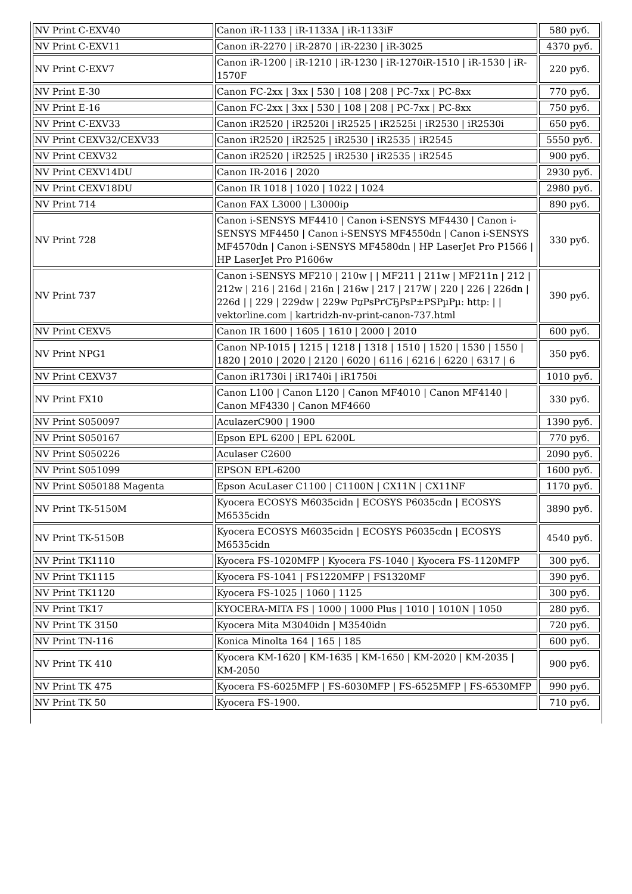| NV Print C-EXV40 | Canon iR-1133 / iR-1133A / iR-1133iF | 580 руб. |
| NV Print C-EXV11 | Canon iR-2270 / iR-2870 / iR-2230 / iR-3025 | 4370 руб. |
| NV Print C-EXV7 | Canon iR-1200 / iR-1210 / iR-1230 / iR-1270iR-1510 / iR-1530 / iR-1570F | 220 руб. |
| NV Print E-30 | Canon FC-2xx / 3xx / 530 / 108 / 208 / PC-7xx / PC-8xx | 770 руб. |
| NV Print E-16 | Canon FC-2xx / 3xx / 530 / 108 / 208 / PC-7xx / PC-8xx | 750 руб. |
| NV Print C-EXV33 | Canon iR2520 / iR2520i / iR2525 / iR2525i / iR2530 / iR2530i | 650 руб. |
| NV Print CEXV32/CEXV33 | Canon iR2520 / iR2525 / iR2530 / iR2535 / iR2545 | 5550 руб. |
| NV Print CEXV32 | Canon iR2520 / iR2525 / iR2530 / iR2535 / iR2545 | 900 руб. |
| NV Print CEXV14DU | Canon IR-2016 / 2020 | 2930 руб. |
| NV Print CEXV18DU | Canon IR 1018 / 1020 / 1022 / 1024 | 2980 руб. |
| NV Print 714 | Canon FAX L3000 / L3000ip | 890 руб. |
| NV Print 728 | Canon i-SENSYS MF4410 / Canon i-SENSYS MF4430 / Canon i-SENSYS MF4450 / Canon i-SENSYS MF4550dn / Canon i-SENSYS MF4570dn / Canon i-SENSYS MF4580dn / HP LaserJet Pro P1566 / HP LaserJet Pro P1606w | 330 руб. |
| NV Print 737 | Canon i-SENSYS MF210 / 210w / / MF211 / 211w / MF211n / 212 / 212w / 216 / 216d / 216n / 216w / 217 / 217W / 220 / 226 / 226dn / 226d / / 229 / 229dw / 229w PџPsPґCЂPsP±PSPµPµ: http: / / vektorline.com / kartridzh-nv-print-canon-737.html | 390 руб. |
| NV Print CEXV5 | Canon IR 1600 / 1605 / 1610 / 2000 / 2010 | 600 руб. |
| NV Print NPG1 | Canon NP-1015 / 1215 / 1218 / 1318 / 1510 / 1520 / 1530 / 1550 / 1820 / 2010 / 2020 / 2120 / 6020 / 6116 / 6216 / 6220 / 6317 / 6 | 350 руб. |
| NV Print CEXV37 | Canon iR1730i / iR1740i / iR1750i | 1010 руб. |
| NV Print FX10 | Canon L100 / Canon L120 / Canon MF4010 / Canon MF4140 / Canon MF4330 / Canon MF4660 | 330 руб. |
| NV Print S050097 | AculazerC900 / 1900 | 1390 руб. |
| NV Print S050167 | Epson EPL 6200 / EPL 6200L | 770 руб. |
| NV Print S050226 | Aculaser C2600 | 2090 руб. |
| NV Print S051099 | EPSON EPL-6200 | 1600 руб. |
| NV Print S050188 Magenta | Epson AcuLaser C1100 / C1100N / CX11N / CX11NF | 1170 руб. |
| NV Print TK-5150M | Kyocera ECOSYS M6035cidn / ECOSYS P6035cdn / ECOSYS M6535cidn | 3890 руб. |
| NV Print TK-5150B | Kyocera ECOSYS M6035cidn / ECOSYS P6035cdn / ECOSYS M6535cidn | 4540 руб. |
| NV Print TK1110 | Kyocera FS-1020MFP / Kyocera FS-1040 / Kyocera FS-1120MFP | 300 руб. |
| NV Print TK1115 | Kyocera FS-1041 / FS1220MFP / FS1320MF | 390 руб. |
| NV Print TK1120 | Kyocera FS-1025 / 1060 / 1125 | 300 руб. |
| NV Print TK17 | KYOCERA-MITA FS / 1000 / 1000 Plus / 1010 / 1010N / 1050 | 280 руб. |
| NV Print TK 3150 | Kyocera Mita M3040idn / M3540idn | 720 руб. |
| NV Print TN-116 | Konica Minolta 164 / 165 / 185 | 600 руб. |
| NV Print TK 410 | Kyocera KM-1620 / KM-1635 / KM-1650 / KM-2020 / KM-2035 / KM-2050 | 900 руб. |
| NV Print TK 475 | Kyocera FS-6025MFP / FS-6030MFP / FS-6525MFP / FS-6530MFP | 990 руб. |
| NV Print TK 50 | Kyocera FS-1900. | 710 руб. |